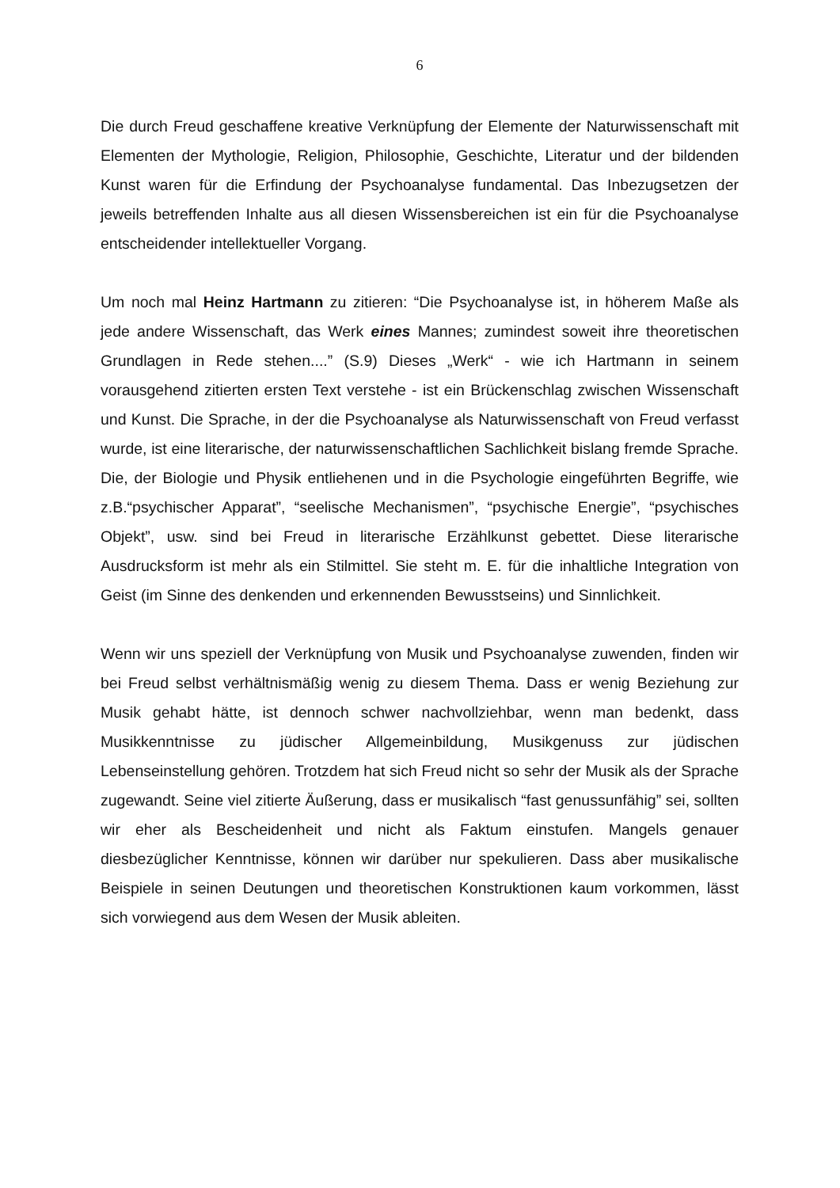6
Die durch Freud geschaffene kreative Verknüpfung der Elemente der Naturwissenschaft mit Elementen der Mythologie, Religion, Philosophie, Geschichte, Literatur und der bildenden Kunst waren für die Erfindung der Psychoanalyse fundamental. Das Inbezugsetzen der jeweils betreffenden Inhalte aus all diesen Wissensbereichen ist ein für die Psychoanalyse entscheidender intellektueller Vorgang.
Um noch mal Heinz Hartmann zu zitieren: “Die Psychoanalyse ist, in höherem Maße als jede andere Wissenschaft, das Werk eines Mannes; zumindest soweit ihre theoretischen Grundlagen in Rede stehen....” (S.9) Dieses „Werk“ - wie ich Hartmann in seinem vorausgehend zitierten ersten Text verstehe - ist ein Brückenschlag zwischen Wissenschaft und Kunst. Die Sprache, in der die Psychoanalyse als Naturwissenschaft von Freud verfasst wurde, ist eine literarische, der naturwissenschaftlichen Sachlichkeit bislang fremde Sprache. Die, der Biologie und Physik entliehenen und in die Psychologie eingeführten Begriffe, wie z.B.“psychischer Apparat”, “seelische Mechanismen”, “psychische Energie”, “psychisches Objekt”, usw. sind bei Freud in literarische Erzählkunst gebettet. Diese literarische Ausdrucksform ist mehr als ein Stilmittel. Sie steht m. E. für die inhaltliche Integration von Geist (im Sinne des denkenden und erkennenden Bewusstseins) und Sinnlichkeit.
Wenn wir uns speziell der Verknüpfung von Musik und Psychoanalyse zuwenden, finden wir bei Freud selbst verhältnismäßig wenig zu diesem Thema. Dass er wenig Beziehung zur Musik gehabt hätte, ist dennoch schwer nachvollziehbar, wenn man bedenkt, dass Musikkenntnisse zu jüdischer Allgemeinbildung, Musikgenuss zur jüdischen Lebenseinstellung gehören. Trotzdem hat sich Freud nicht so sehr der Musik als der Sprache zugewandt. Seine viel zitierte Äußerung, dass er musikalisch “fast genussunfähig” sei, sollten wir eher als Bescheidenheit und nicht als Faktum einstufen. Mangels genauer diesbezüglicher Kenntnisse, können wir darüber nur spekulieren. Dass aber musikalische Beispiele in seinen Deutungen und theoretischen Konstruktionen kaum vorkommen, lässt sich vorwiegend aus dem Wesen der Musik ableiten.